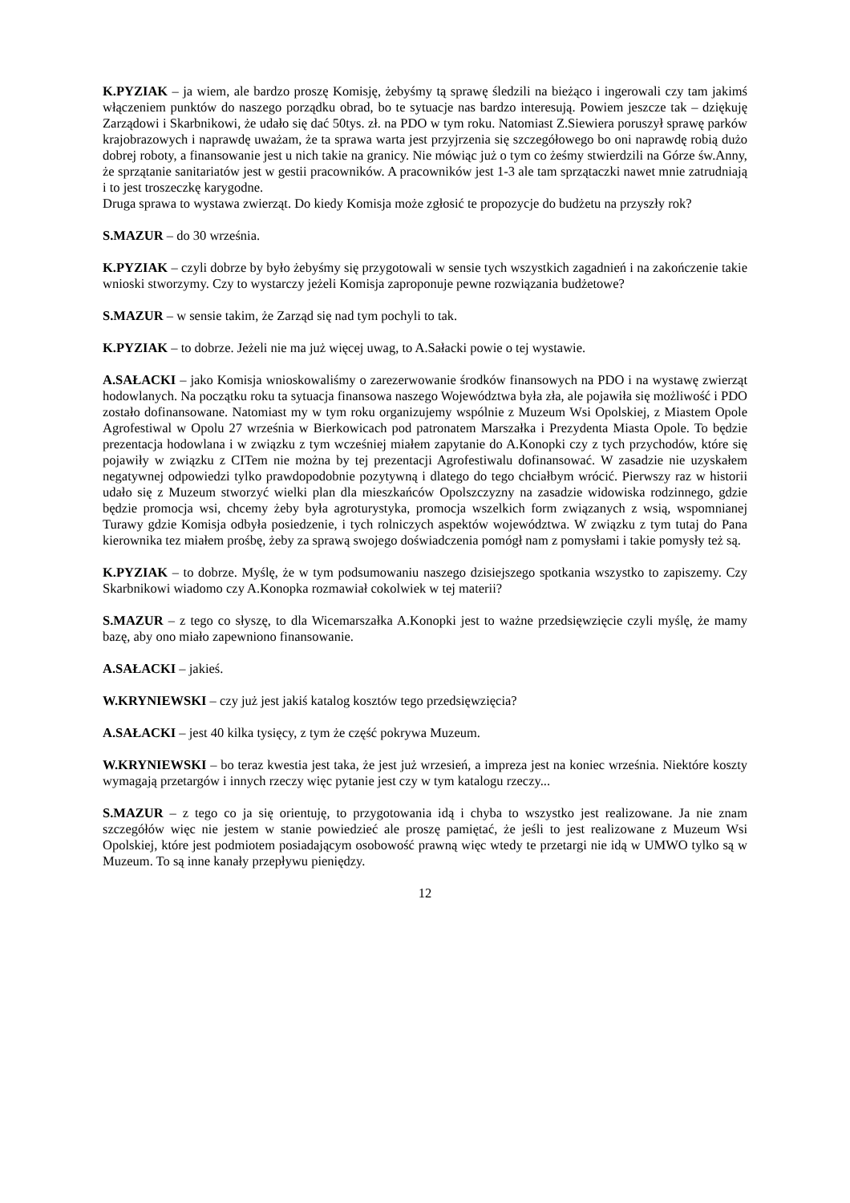K.PYZIAK – ja wiem, ale bardzo proszę Komisję, żebyśmy tą sprawę śledzili na bieżąco i ingerowali czy tam jakimś włączeniem punktów do naszego porządku obrad, bo te sytuacje nas bardzo interesują. Powiem jeszcze tak – dziękuję Zarządowi i Skarbnikowi, że udało się dać 50tys. zł. na PDO w tym roku. Natomiast Z.Siewiera poruszył sprawę parków krajobrazowych i naprawdę uważam, że ta sprawa warta jest przyjrzenia się szczegółowego bo oni naprawdę robią dużo dobrej roboty, a finansowanie jest u nich takie na granicy. Nie mówiąc już o tym co żeśmy stwierdzili na Górze św.Anny, że sprzątanie sanitariatów jest w gestii pracowników. A pracowników jest 1-3 ale tam sprzątaczki nawet mnie zatrudniają i to jest troszeczkę karygodne.
Druga sprawa to wystawa zwierząt. Do kiedy Komisja może zgłosić te propozycje do budżetu na przyszły rok?
S.MAZUR – do 30 września.
K.PYZIAK – czyli dobrze by było żebyśmy się przygotowali w sensie tych wszystkich zagadnień i na zakończenie takie wnioski stworzymy. Czy to wystarczy jeżeli Komisja zaproponuje pewne rozwiązania budżetowe?
S.MAZUR – w sensie takim, że Zarząd się nad tym pochyli to tak.
K.PYZIAK – to dobrze. Jeżeli nie ma już więcej uwag, to A.Sałacki powie o tej wystawie.
A.SAŁACKI – jako Komisja wnioskowaliśmy o zarezerwowanie środków finansowych na PDO i na wystawę zwierząt hodowlanych. Na początku roku ta sytuacja finansowa naszego Województwa była zła, ale pojawiła się możliwość i PDO zostało dofinansowane. Natomiast my w tym roku organizujemy wspólnie z Muzeum Wsi Opolskiej, z Miastem Opole Agrofestiwal w Opolu 27 września w Bierkowicach pod patronatem Marszałka i Prezydenta Miasta Opole. To będzie prezentacja hodowlana i w związku z tym wcześniej miałem zapytanie do A.Konopki czy z tych przychodów, które się pojawiły w związku z CITem nie można by tej prezentacji Agrofestiwalu dofinansować. W zasadzie nie uzyskałem negatywnej odpowiedzi tylko prawdopodobnie pozytywną i dlatego do tego chciałbym wrócić. Pierwszy raz w historii udało się z Muzeum stworzyć wielki plan dla mieszkańców Opolszczyzny na zasadzie widowiska rodzinnego, gdzie będzie promocja wsi, chcemy żeby była agroturystyka, promocja wszelkich form związanych z wsią, wspomnianej Turawy gdzie Komisja odbyła posiedzenie, i tych rolniczych aspektów województwa. W związku z tym tutaj do Pana kierownika tez miałem prośbę, żeby za sprawą swojego doświadczenia pomógł nam z pomysłami i takie pomysły też są.
K.PYZIAK – to dobrze. Myślę, że w tym podsumowaniu naszego dzisiejszego spotkania wszystko to zapiszemy. Czy Skarbnikowi wiadomo czy A.Konopka rozmawiał cokolwiek w tej materii?
S.MAZUR – z tego co słyszę, to dla Wicemarszałka A.Konopki jest to ważne przedsięwzięcie czyli myślę, że mamy bazę, aby ono miało zapewniono finansowanie.
A.SAŁACKI – jakieś.
W.KRYNIEWSKI – czy już jest jakiś katalog kosztów tego przedsięwzięcia?
A.SAŁACKI – jest 40 kilka tysięcy, z tym że część pokrywa Muzeum.
W.KRYNIEWSKI – bo teraz kwestia jest taka, że jest już wrzesień, a impreza jest na koniec września. Niektóre koszty wymagają przetargów i innych rzeczy więc pytanie jest czy w tym katalogu rzeczy...
S.MAZUR – z tego co ja się orientuję, to przygotowania idą i chyba to wszystko jest realizowane. Ja nie znam szczegółów więc nie jestem w stanie powiedzieć ale proszę pamiętać, że jeśli to jest realizowane z Muzeum Wsi Opolskiej, które jest podmiotem posiadającym osobowość prawną więc wtedy te przetargi nie idą w UMWO tylko są w Muzeum. To są inne kanały przepływu pieniędzy.
12